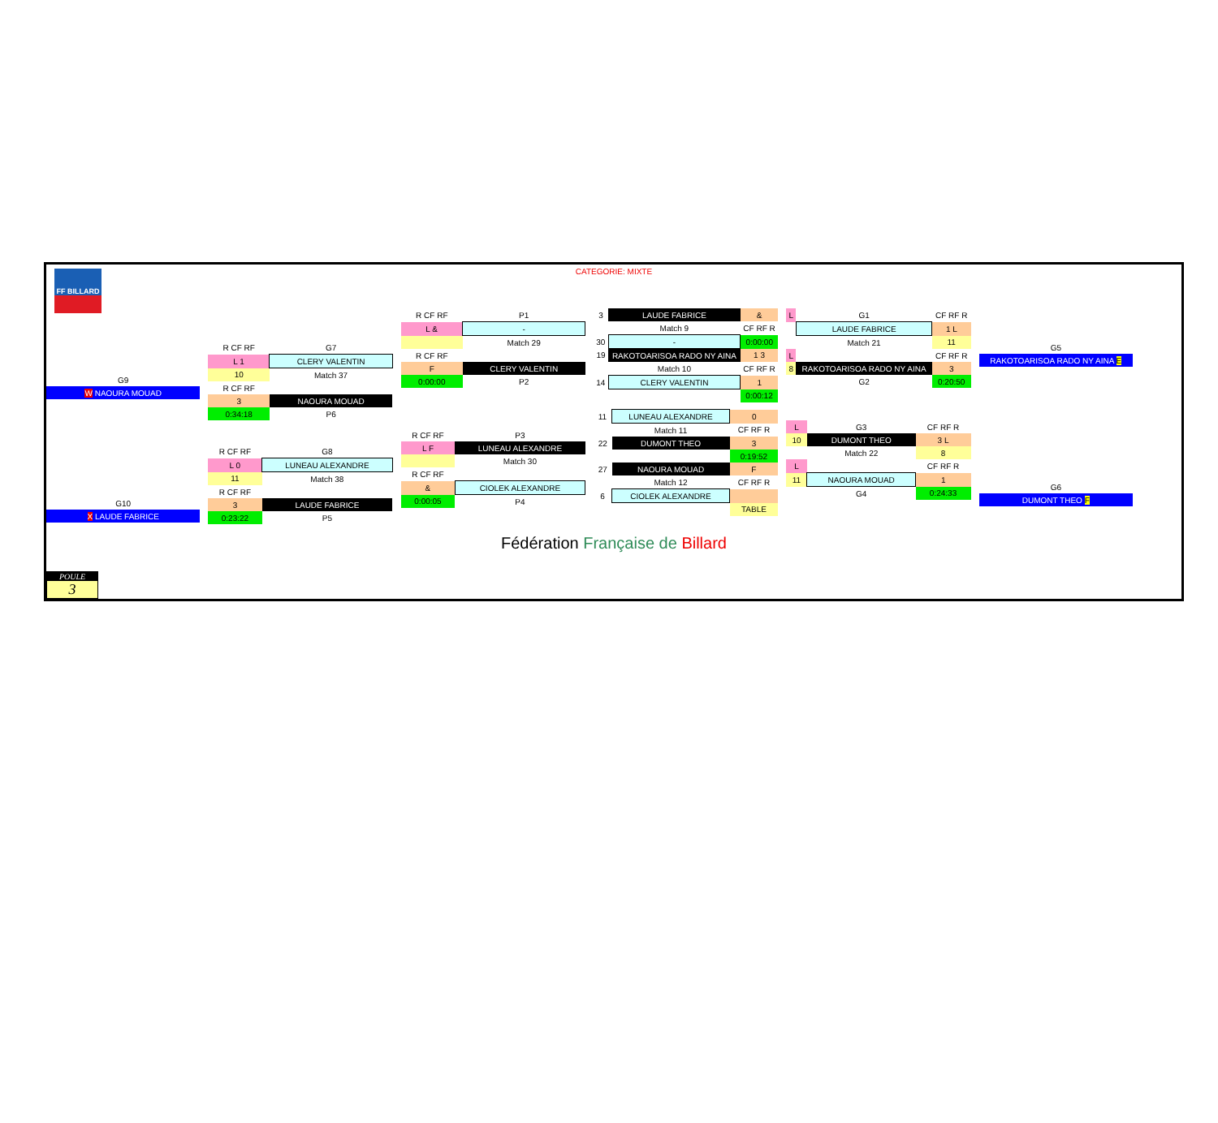FF BILLARD
CATEGORIE: MIXTE
| G9 |
| W NAOURA MOUAD |
| G10 |
| X LAUDE FABRICE |
| R CF RF | G7 |
| L 1 | CLERY VALENTIN |
| 10 | Match 37 |
| R CF RF | |
| 3 | NAOURA MOUAD |
| 0:34:18 | P6 |
| R CF RF | G8 |
| L 0 | LUNEAU ALEXANDRE |
| 11 | Match 38 |
| R CF RF | |
| 3 | LAUDE FABRICE |
| 0:23:22 | P5 |
| R CF RF | P1 |
| L & | - |
| | Match 29 |
| R CF RF | |
| F | CLERY VALENTIN |
| 0:00:00 | P2 |
| R CF RF | P3 |
| L F | LUNEAU ALEXANDRE |
| | Match 30 |
| R CF RF | |
| & | CIOLEK ALEXANDRE |
| 0:00:05 | P4 |
| 3 | LAUDE FABRICE | & |
| | Match 9 | CF RF R |
| 30 | - | 0:00:00 |
| 19 | RAKOTOARISOA RADO NY AINA | 1 3 |
| | Match 10 | CF RF R |
| 14 | CLERY VALENTIN | 1 |
| | | 0:00:12 |
| 11 | LUNEAU ALEXANDRE | 0 |
| | Match 11 | CF RF R |
| 22 | DUMONT THEO | 3 |
| | | 0:19:52 |
| 27 | NAOURA MOUAD | F |
| | Match 12 | CF RF R |
| 6 | CIOLEK ALEXANDRE | |
| | | TABLE |
| L | G1 | CF RF R |
| | LAUDE FABRICE | 1 L |
| | Match 21 | 11 |
| L | | CF RF R |
| 8 | RAKOTOARISOA RADO NY AINA | 3 |
| | G2 | 0:20:50 |
| L | G3 | CF RF R |
| 10 | DUMONT THEO | 3 L |
| | Match 22 | 8 |
| L | | CF RF R |
| 11 | NAOURA MOUAD | 1 |
| | G4 | 0:24:33 |
| G5 |
| RAKOTOARISOA RADO NY AINA E |
| G6 |
| DUMONT THEO F |
Fédération Française de Billard
POULE
3